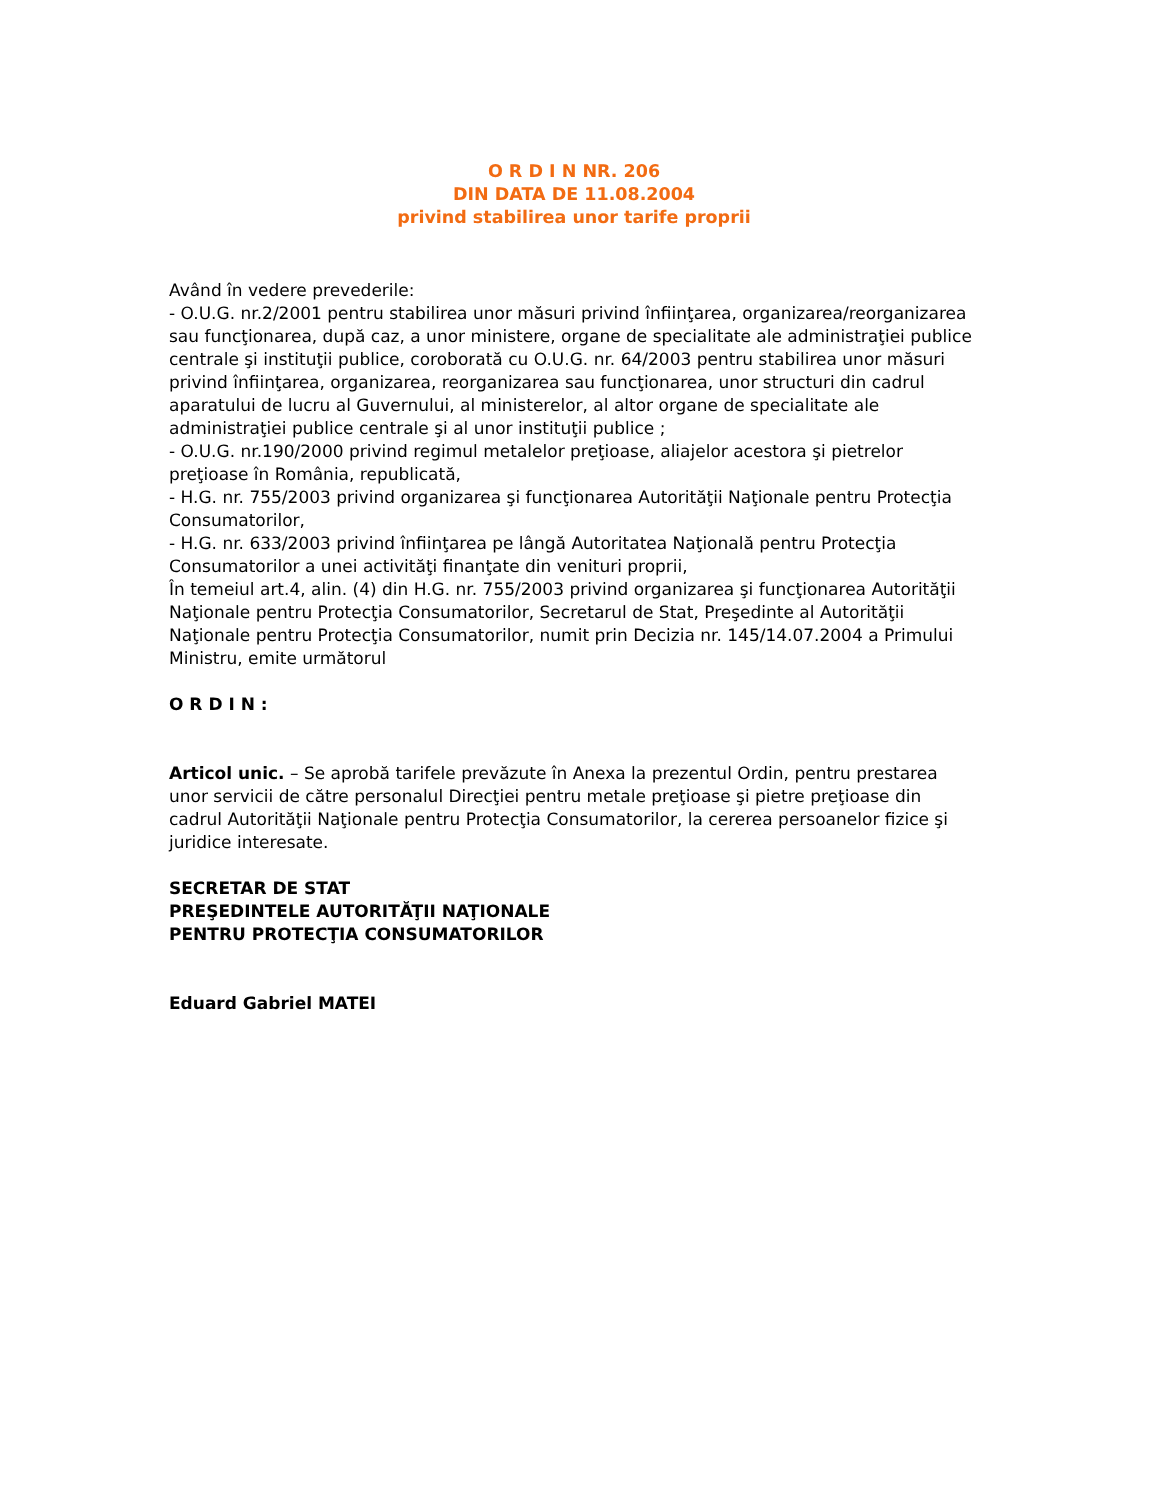O R D I N NR. 206
DIN DATA DE 11.08.2004
privind stabilirea unor tarife proprii
Având în vedere prevederile:
- O.U.G. nr.2/2001 pentru stabilirea unor măsuri privind înfiinţarea, organizarea/reorganizarea sau funcţionarea, după caz, a unor ministere, organe de specialitate ale administraţiei publice centrale şi instituţii publice, coroborată cu O.U.G. nr. 64/2003 pentru stabilirea unor măsuri privind înfiinţarea, organizarea, reorganizarea sau funcţionarea, unor structuri din cadrul aparatului de lucru al Guvernului, al ministerelor, al altor organe de specialitate ale administraţiei publice centrale şi al unor instituţii publice ;
- O.U.G. nr.190/2000 privind regimul metalelor preţioase, aliajelor acestora şi pietrelor preţioase în România, republicată,
- H.G. nr. 755/2003 privind organizarea şi funcţionarea Autorităţii Naţionale pentru Protecţia Consumatorilor,
- H.G. nr. 633/2003 privind înfiinţarea pe lângă Autoritatea Naţională pentru Protecţia Consumatorilor a unei activităţi finanţate din venituri proprii,
În temeiul art.4, alin. (4) din H.G. nr. 755/2003 privind organizarea şi funcţionarea Autorităţii Naţionale pentru Protecţia Consumatorilor, Secretarul de Stat, Preşedinte al Autorităţii Naţionale pentru Protecţia Consumatorilor, numit prin Decizia nr. 145/14.07.2004 a Primului Ministru, emite următorul
O R D I N :
Articol unic. – Se aprobă tarifele prevăzute în Anexa la prezentul Ordin, pentru prestarea unor servicii de către personalul Direcţiei pentru metale preţioase şi pietre preţioase din cadrul Autorităţii Naţionale pentru Protecţia Consumatorilor, la cererea persoanelor fizice şi juridice interesate.
SECRETAR DE STAT
PREŞEDINTELE AUTORITĂŢII NAŢIONALE
PENTRU PROTECŢIA CONSUMATORILOR
Eduard Gabriel MATEI